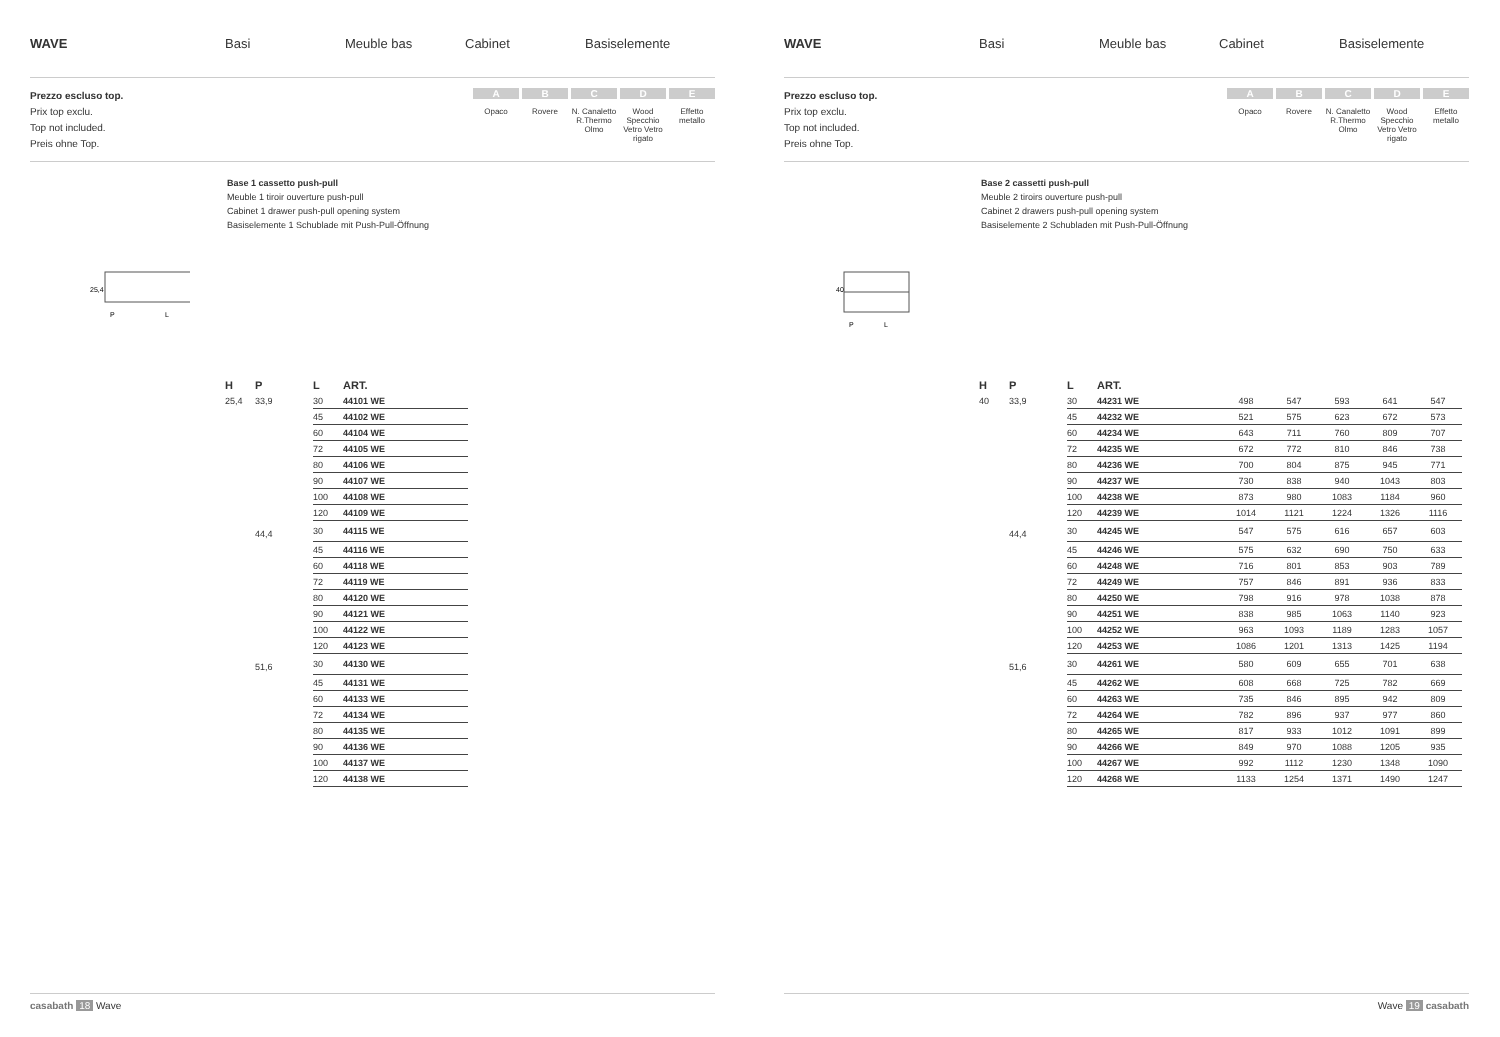WAVE Basi Meuble bas Cabinet Basiselemente
Prezzo escluso top.
Prix top exclu.
Top not included.
Preis ohne Top.
A
Opaco
B
Rovere
C
N. Canaletto R.Thermo Olmo
D
Wood Specchio Vetro Vetro rigato
E
Effetto metallo
Base 1 cassetto push-pull
Meuble 1 tiroir ouverture push-pull
Cabinet 1 drawer push-pull opening system
Basiselemente 1 Schublade mit Push-Pull-Öffnung
25,4
P
L
| H | P | L | ART. |
| --- | --- | --- | --- |
| 25,4 | 33,9 | 30 | 44101 WE |
| | | 45 | 44102 WE |
| | | 60 | 44104 WE |
| | | 72 | 44105 WE |
| | | 80 | 44106 WE |
| | | 90 | 44107 WE |
| | | 100 | 44108 WE |
| | | 120 | 44109 WE |
| | 44,4 | 30 | 44115 WE |
| | | 45 | 44116 WE |
| | | 60 | 44118 WE |
| | | 72 | 44119 WE |
| | | 80 | 44120 WE |
| | | 90 | 44121 WE |
| | | 100 | 44122 WE |
| | | 120 | 44123 WE |
| | 51,6 | 30 | 44130 WE |
| | | 45 | 44131 WE |
| | | 60 | 44133 WE |
| | | 72 | 44134 WE |
| | | 80 | 44135 WE |
| | | 90 | 44136 WE |
| | | 100 | 44137 WE |
| | | 120 | 44138 WE |
casabath 18 Wave
WAVE Basi Meuble bas Cabinet Basiselemente
Prezzo escluso top.
Prix top exclu.
Top not included.
Preis ohne Top.
A
Opaco
B
Rovere
C
N. Canaletto R.Thermo Olmo
D
Wood Specchio Vetro Vetro rigato
E
Effetto metallo
Base 2 cassetti push-pull
Meuble 2 tiroirs ouverture push-pull
Cabinet 2 drawers push-pull opening system
Basiselemente 2 Schubladen mit Push-Pull-Öffnung
40
P
L
| H | P | L | ART. | | | | | |
| --- | --- | --- | --- | --- | --- | --- | --- | --- |
| 40 | 33,9 | 30 | 44231 WE | 498 | 547 | 593 | 641 | 547 |
| | | 45 | 44232 WE | 521 | 575 | 623 | 672 | 573 |
| | | 60 | 44234 WE | 643 | 711 | 760 | 809 | 707 |
| | | 72 | 44235 WE | 672 | 772 | 810 | 846 | 738 |
| | | 80 | 44236 WE | 700 | 804 | 875 | 945 | 771 |
| | | 90 | 44237 WE | 730 | 838 | 940 | 1043 | 803 |
| | | 100 | 44238 WE | 873 | 980 | 1083 | 1184 | 960 |
| | | 120 | 44239 WE | 1014 | 1121 | 1224 | 1326 | 1116 |
| | 44,4 | 30 | 44245 WE | 547 | 575 | 616 | 657 | 603 |
| | | 45 | 44246 WE | 575 | 632 | 690 | 750 | 633 |
| | | 60 | 44248 WE | 716 | 801 | 853 | 903 | 789 |
| | | 72 | 44249 WE | 757 | 846 | 891 | 936 | 833 |
| | | 80 | 44250 WE | 798 | 916 | 978 | 1038 | 878 |
| | | 90 | 44251 WE | 838 | 985 | 1063 | 1140 | 923 |
| | | 100 | 44252 WE | 963 | 1093 | 1189 | 1283 | 1057 |
| | | 120 | 44253 WE | 1086 | 1201 | 1313 | 1425 | 1194 |
| | 51,6 | 30 | 44261 WE | 580 | 609 | 655 | 701 | 638 |
| | | 45 | 44262 WE | 608 | 668 | 725 | 782 | 669 |
| | | 60 | 44263 WE | 735 | 846 | 895 | 942 | 809 |
| | | 72 | 44264 WE | 782 | 896 | 937 | 977 | 860 |
| | | 80 | 44265 WE | 817 | 933 | 1012 | 1091 | 899 |
| | | 90 | 44266 WE | 849 | 970 | 1088 | 1205 | 935 |
| | | 100 | 44267 WE | 992 | 1112 | 1230 | 1348 | 1090 |
| | | 120 | 44268 WE | 1133 | 1254 | 1371 | 1490 | 1247 |
Wave 19 casabath